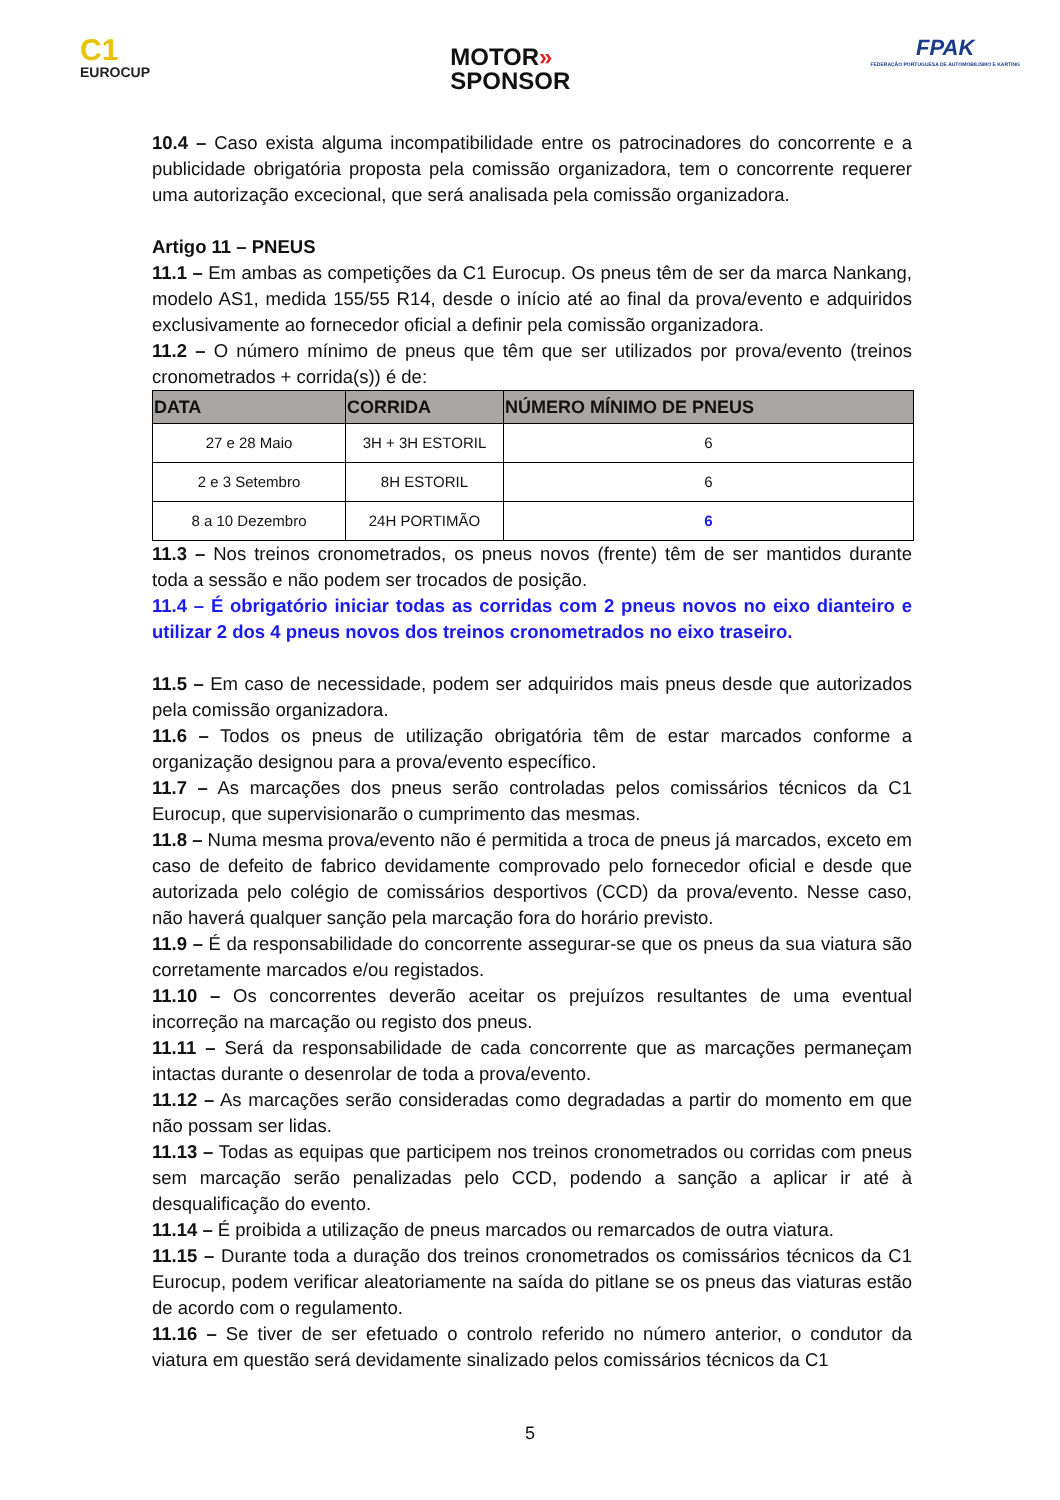C1
EUROCUP
MOTOR»
SPONSOR
FPAK
FEDERAÇÃO PORTUGUESA DE AUTOMOBILISMO E KARTING
10.4 – Caso exista alguma incompatibilidade entre os patrocinadores do concorrente e a publicidade obrigatória proposta pela comissão organizadora, tem o concorrente requerer uma autorização excecional, que será analisada pela comissão organizadora.
Artigo 11 – PNEUS
11.1 – Em ambas as competições da C1 Eurocup. Os pneus têm de ser da marca Nankang, modelo AS1, medida 155/55 R14, desde o início até ao final da prova/evento e adquiridos exclusivamente ao fornecedor oficial a definir pela comissão organizadora.
11.2 – O número mínimo de pneus que têm que ser utilizados por prova/evento (treinos cronometrados + corrida(s)) é de:
| DATA | CORRIDA | NÚMERO MÍNIMO DE PNEUS |
| --- | --- | --- |
| 27 e 28 Maio | 3H + 3H ESTORIL | 6 |
| 2 e 3 Setembro | 8H ESTORIL | 6 |
| 8 a 10 Dezembro | 24H PORTIMÃO | 6 |
11.3 – Nos treinos cronometrados, os pneus novos (frente) têm de ser mantidos durante toda a sessão e não podem ser trocados de posição.
11.4 – É obrigatório iniciar todas as corridas com 2 pneus novos no eixo dianteiro e utilizar 2 dos 4 pneus novos dos treinos cronometrados no eixo traseiro.
11.5 – Em caso de necessidade, podem ser adquiridos mais pneus desde que autorizados pela comissão organizadora.
11.6 – Todos os pneus de utilização obrigatória têm de estar marcados conforme a organização designou para a prova/evento específico.
11.7 – As marcações dos pneus serão controladas pelos comissários técnicos da C1 Eurocup, que supervisionarão o cumprimento das mesmas.
11.8 – Numa mesma prova/evento não é permitida a troca de pneus já marcados, exceto em caso de defeito de fabrico devidamente comprovado pelo fornecedor oficial e desde que autorizada pelo colégio de comissários desportivos (CCD) da prova/evento. Nesse caso, não haverá qualquer sanção pela marcação fora do horário previsto.
11.9 – É da responsabilidade do concorrente assegurar-se que os pneus da sua viatura são corretamente marcados e/ou registados.
11.10 – Os concorrentes deverão aceitar os prejuízos resultantes de uma eventual incorreção na marcação ou registo dos pneus.
11.11 – Será da responsabilidade de cada concorrente que as marcações permaneçam intactas durante o desenrolar de toda a prova/evento.
11.12 – As marcações serão consideradas como degradadas a partir do momento em que não possam ser lidas.
11.13 – Todas as equipas que participem nos treinos cronometrados ou corridas com pneus sem marcação serão penalizadas pelo CCD, podendo a sanção a aplicar ir até à desqualificação do evento.
11.14 – É proibida a utilização de pneus marcados ou remarcados de outra viatura.
11.15 – Durante toda a duração dos treinos cronometrados os comissários técnicos da C1 Eurocup, podem verificar aleatoriamente na saída do pitlane se os pneus das viaturas estão de acordo com o regulamento.
11.16 – Se tiver de ser efetuado o controlo referido no número anterior, o condutor da viatura em questão será devidamente sinalizado pelos comissários técnicos da C1
5